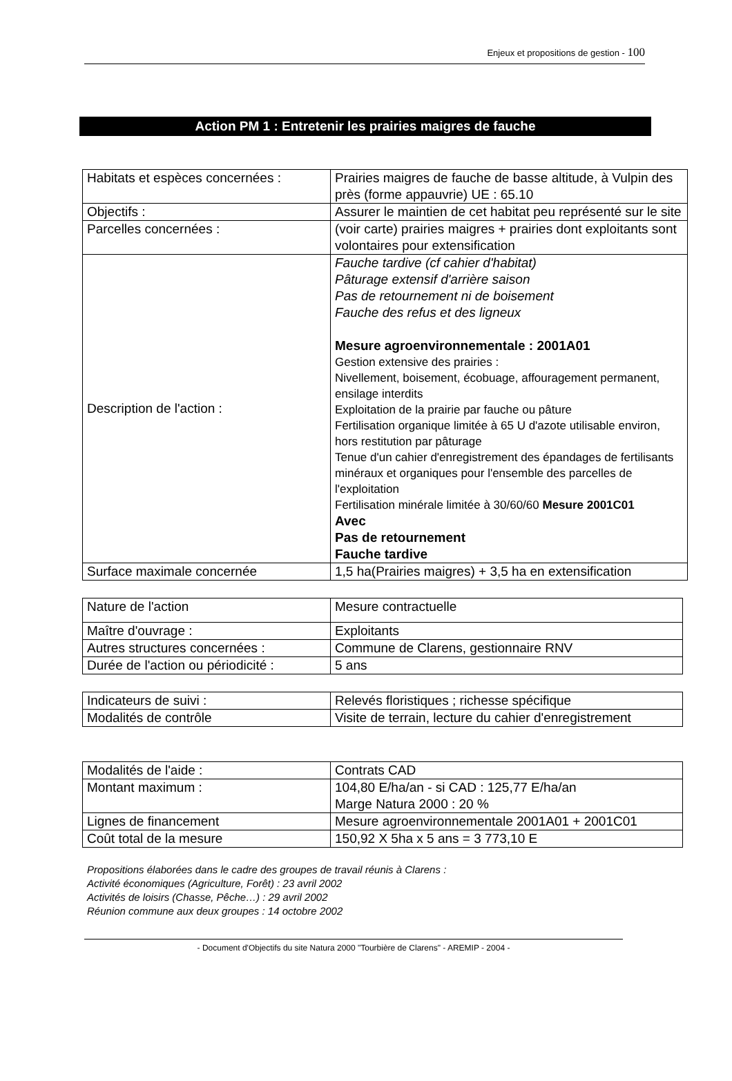Enjeux et propositions de gestion - 100
Action PM 1 : Entretenir les prairies maigres de fauche
| Habitats et espèces concernées : | Prairies maigres de fauche de basse altitude, à Vulpin des près (forme appauvrie) UE : 65.10 |
| Objectifs : | Assurer le maintien de cet habitat peu représenté sur le site |
| Parcelles concernées : | (voir carte) prairies maigres + prairies dont exploitants sont volontaires pour extensification |
| Description de l'action : | Fauche tardive (cf cahier d'habitat) Pâturage extensif d'arrière saison Pas de retournement ni de boisement Fauche des refus et des ligneux Mesure agroenvironnementale : 2001A01 Gestion extensive des prairies : Nivellement, boisement, écobuage, affouragement permanent, ensilage interdits Exploitation de la prairie par fauche ou pâture Fertilisation organique limitée à 65 U d'azote utilisable environ, hors restitution par pâturage Tenue d'un cahier d'enregistrement des épandages de fertilisants minéraux et organiques pour l'ensemble des parcelles de l'exploitation Fertilisation minérale limitée à 30/60/60 Mesure 2001C01 Avec Pas de retournement Fauche tardive |
| Surface maximale concernée | 1,5 ha(Prairies maigres) + 3,5 ha en extensification |
| Nature de l'action | Mesure contractuelle |
| Maître d'ouvrage : | Exploitants |
| Autres structures concernées : | Commune de Clarens, gestionnaire RNV |
| Durée de l'action ou périodicité : | 5 ans |
| Indicateurs de suivi : | Relevés floristiques ; richesse spécifique |
| Modalités de contrôle | Visite de terrain, lecture du cahier d'enregistrement |
| Modalités de l'aide : | Contrats CAD |
| Montant maximum : | 104,80 E/ha/an - si CAD : 125,77 E/ha/an Marge Natura 2000 : 20 % |
| Lignes de financement | Mesure agroenvironnementale 2001A01 + 2001C01 |
| Coût total de la mesure | 150,92 X 5ha x 5 ans = 3 773,10 E |
Propositions élaborées dans le cadre des groupes de travail réunis à Clarens :
Activité économiques (Agriculture, Forêt) : 23 avril 2002
Activités de loisirs (Chasse, Pêche…) : 29 avril 2002
Réunion commune aux deux groupes : 14 octobre 2002
- Document d'Objectifs du site Natura 2000 "Tourbière de Clarens" - AREMIP - 2004 -